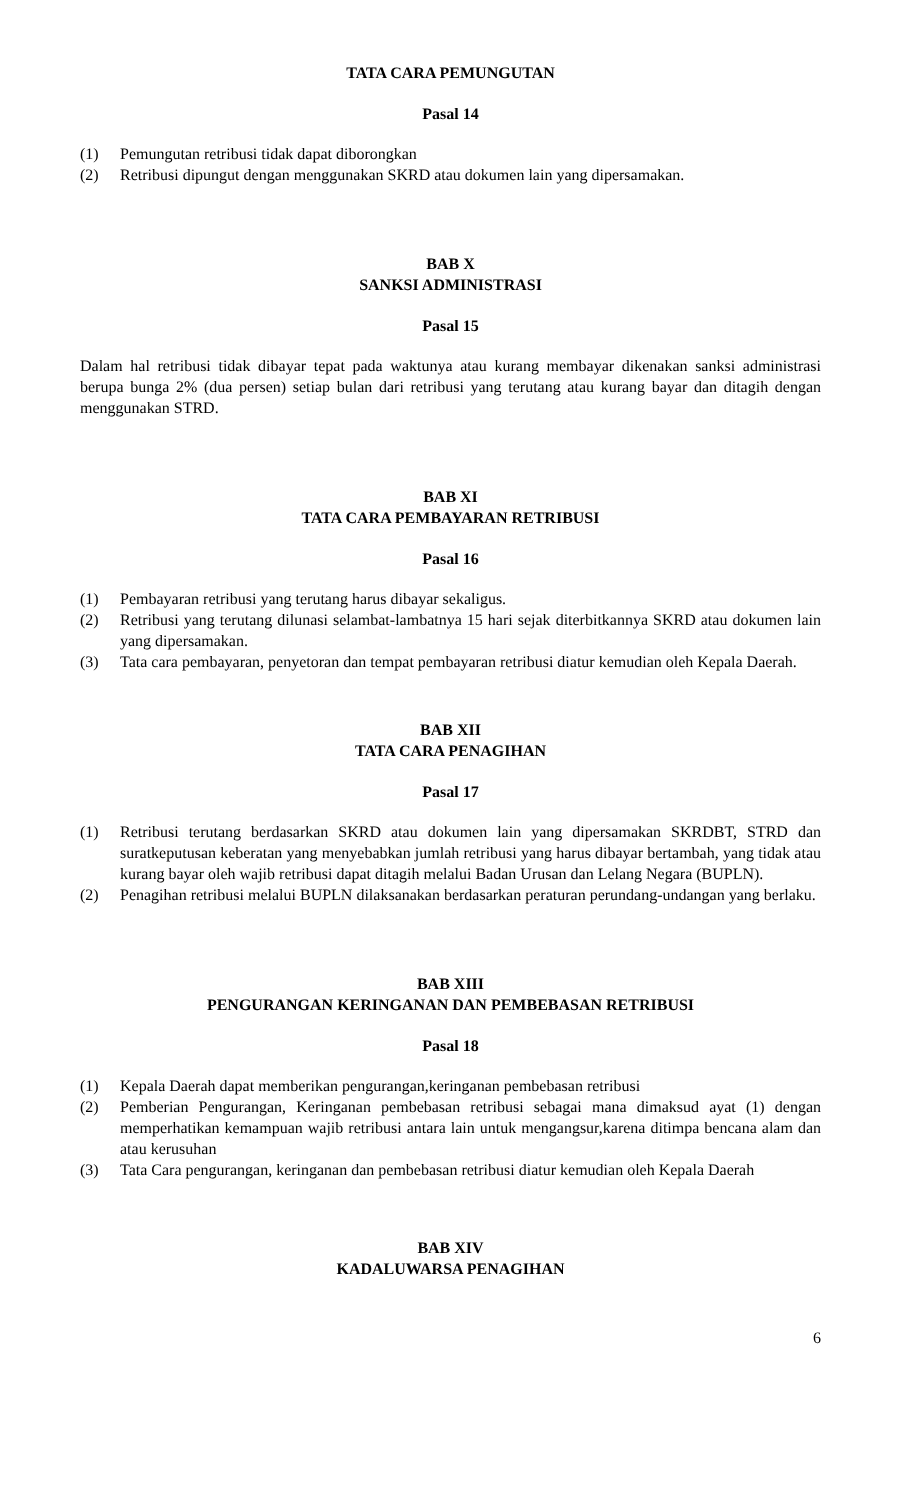TATA CARA PEMUNGUTAN
Pasal 14
(1) Pemungutan retribusi tidak dapat diborongkan
(2) Retribusi dipungut dengan menggunakan SKRD atau dokumen lain yang dipersamakan.
BAB X
SANKSI ADMINISTRASI
Pasal 15
Dalam hal retribusi tidak dibayar tepat pada waktunya atau kurang membayar dikenakan sanksi administrasi berupa bunga 2% (dua persen) setiap bulan dari retribusi yang terutang atau kurang bayar dan ditagih dengan menggunakan STRD.
BAB XI
TATA CARA PEMBAYARAN RETRIBUSI
Pasal 16
(1) Pembayaran retribusi yang terutang harus dibayar sekaligus.
(2) Retribusi yang terutang dilunasi selambat-lambatnya 15 hari sejak diterbitkannya SKRD atau dokumen lain yang dipersamakan.
(3) Tata cara pembayaran, penyetoran dan tempat pembayaran retribusi diatur kemudian oleh Kepala Daerah.
BAB XII
TATA CARA PENAGIHAN
Pasal 17
(1) Retribusi terutang berdasarkan SKRD atau dokumen lain yang dipersamakan SKRDBT, STRD dan suratkeputusan keberatan yang menyebabkan jumlah retribusi yang harus dibayar bertambah, yang tidak atau kurang bayar oleh wajib retribusi dapat ditagih melalui Badan Urusan dan Lelang Negara (BUPLN).
(2) Penagihan retribusi melalui BUPLN dilaksanakan berdasarkan peraturan perundang-undangan yang berlaku.
BAB XIII
PENGURANGAN KERINGANAN DAN PEMBEBASAN RETRIBUSI
Pasal 18
(1) Kepala Daerah dapat memberikan pengurangan,keringanan pembebasan retribusi
(2) Pemberian Pengurangan, Keringanan pembebasan retribusi sebagai mana dimaksud ayat (1) dengan memperhatikan kemampuan wajib retribusi antara lain untuk mengangsur,karena ditimpa bencana alam dan atau kerusuhan
(3) Tata Cara pengurangan, keringanan dan pembebasan retribusi diatur kemudian oleh Kepala Daerah
BAB XIV
KADALUWARSA PENAGIHAN
6